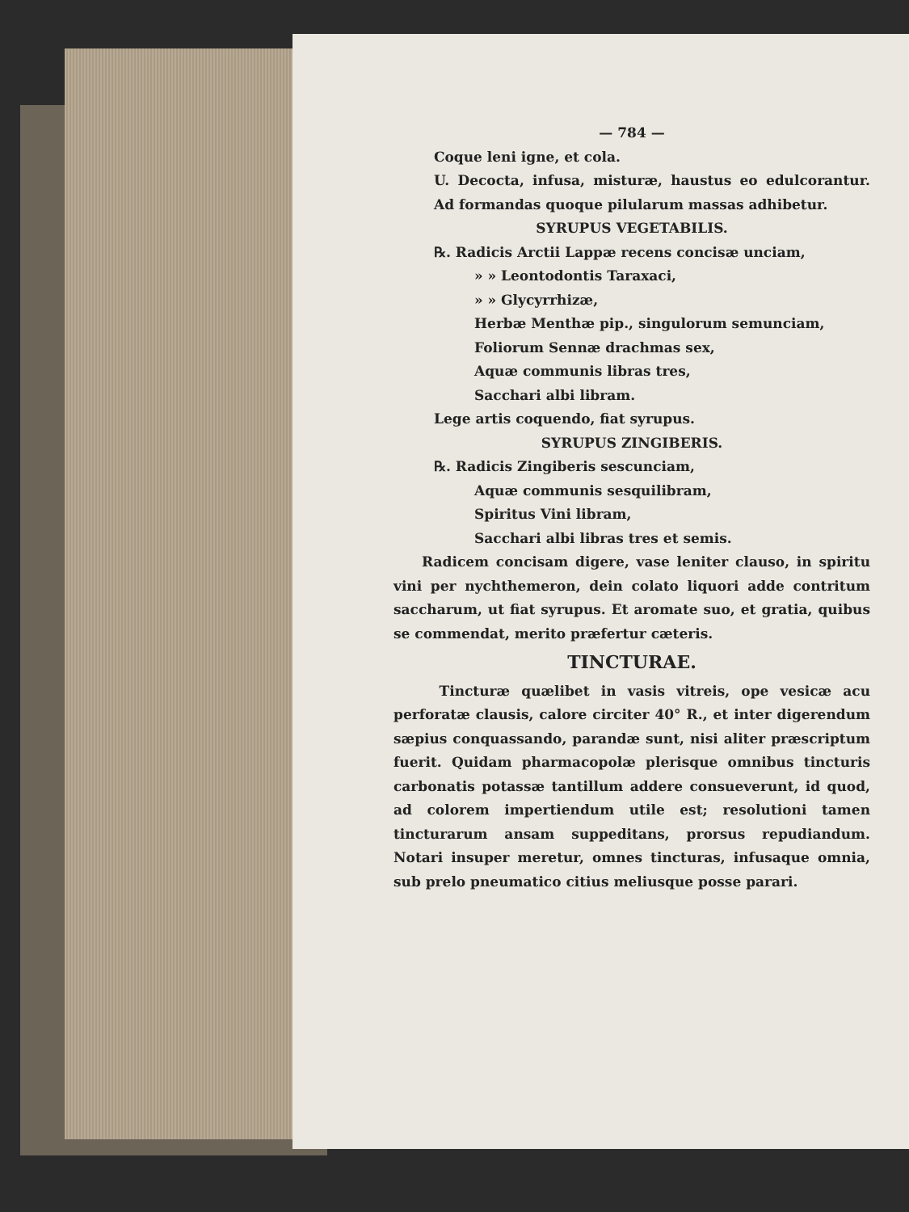— 784 —
Coque leni igne, et cola.
U. Decocta, infusa, misturæ, haustus eo edulcorantur. Ad formandas quoque pilularum massas adhibetur.
SYRUPUS VEGETABILIS.
℞. Radicis Arctii Lappæ recens concisæ unciam,
» » Leontodontis Taraxaci,
» » Glycyrrhizæ,
Herbæ Menthæ pip., singulorum semunciam,
Foliorum Sennæ drachmas sex,
Aquæ communis libras tres,
Sacchari albi libram.
Lege artis coquendo, fiat syrupus.
SYRUPUS ZINGIBERIS.
℞. Radicis Zingiberis sescunciam,
Aquæ communis sesquilibram,
Spiritus Vini libram,
Sacchari albi libras tres et semis.
Radicem concisam digere, vase leniter clauso, in spiritu vini per nychthemeron, dein colato liquori adde contritum saccharum, ut fiat syrupus. Et aromate suo, et gratia, quibus se commendat, merito præfertur cæteris.
TINCTURAE.
Tincturæ quælibet in vasis vitreis, ope vesicæ acu perforatæ clausis, calore circiter 40° R., et inter digerendum sæpius conquassando, parandæ sunt, nisi aliter præscriptum fuerit. Quidam pharmacopolæ plerisque omnibus tincturis carbonatis potassæ tantillum addere consueverunt, id quod, ad colorem impertiendum utile est; resolutioni tamen tincturarum ansam suppeditans, prorsus repudiandum. Notari insuper meretur, omnes tincturas, infusaque omnia, sub prelo pneumatico citius meliusque posse parari.